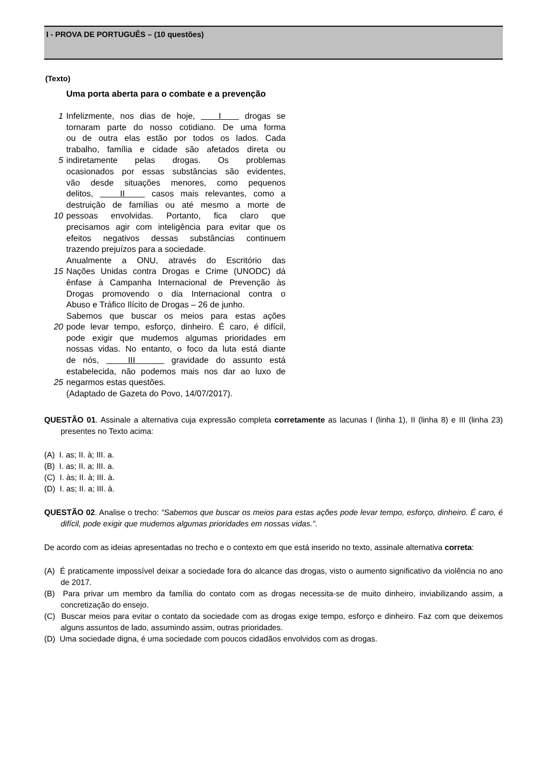I - PROVA DE PORTUGUÊS – (10 questões)
(Texto)
Uma porta aberta para o combate e a prevenção
1 Infelizmente, nos dias de hoje, I drogas se
tornaram parte do nosso cotidiano. De uma forma
ou de outra elas estão por todos os lados. Cada
trabalho, família e cidade são afetados direta ou
5 indiretamente pelas drogas. Os problemas
ocasionados por essas substâncias são evidentes,
vão desde situações menores, como pequenos
delitos, II casos mais relevantes, como a
destruição de famílias ou até mesmo a morte de
10 pessoas envolvidas. Portanto, fica claro que
precisamos agir com inteligência para evitar que os
efeitos negativos dessas substâncias continuem
trazendo prejuízos para a sociedade.
Anualmente a ONU, através do Escritório das
15 Nações Unidas contra Drogas e Crime (UNODC) dá
ênfase à Campanha Internacional de Prevenção às
Drogas promovendo o dia Internacional contra o
Abuso e Tráfico Ilícito de Drogas – 26 de junho.
Sabemos que buscar os meios para estas ações
20 pode levar tempo, esforço, dinheiro. É caro, é difícil,
pode exigir que mudemos algumas prioridades em
nossas vidas. No entanto, o foco da luta está diante
de nós, III gravidade do assunto está
estabelecida, não podemos mais nos dar ao luxo de
25 negarmos estas questões.
(Adaptado de Gazeta do Povo, 14/07/2017).
QUESTÃO 01. Assinale a alternativa cuja expressão completa corretamente as lacunas I (linha 1), II (linha 8) e III (linha 23) presentes no Texto acima:
(A) I. as; II. à; III. a.
(B) I. as; II. a; III. a.
(C) I. às; II. à; III. à.
(D) I. as; II. a; III. à.
QUESTÃO 02. Analise o trecho: “Sabemos que buscar os meios para estas ações pode levar tempo, esforço, dinheiro. É caro, é difícil, pode exigir que mudemos algumas prioridades em nossas vidas.”.
De acordo com as ideias apresentadas no trecho e o contexto em que está inserido no texto, assinale alternativa correta:
(A) É praticamente impossível deixar a sociedade fora do alcance das drogas, visto o aumento significativo da violência no ano de 2017.
(B) Para privar um membro da família do contato com as drogas necessita-se de muito dinheiro, inviabilizando assim, a concretização do ensejo.
(C) Buscar meios para evitar o contato da sociedade com as drogas exige tempo, esforço e dinheiro. Faz com que deixemos alguns assuntos de lado, assumindo assim, outras prioridades.
(D) Uma sociedade digna, é uma sociedade com poucos cidadãos envolvidos com as drogas.